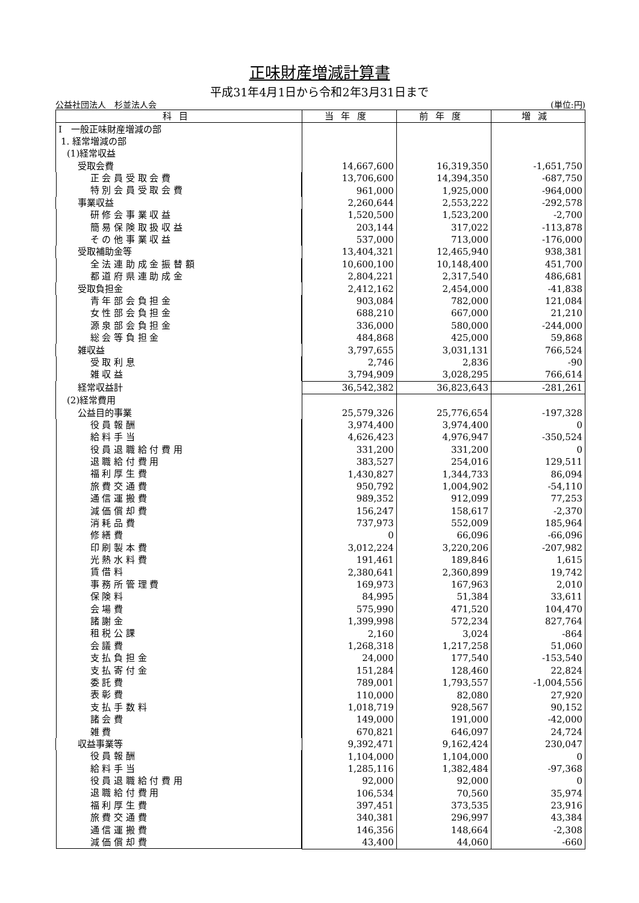正味財産増減計算書
平成31年4月1日から令和2年3月31日まで
公益社団法人　杉並法人会 (単位:円)
| 科目 | 当年度 | 前年度 | 増減 |
| --- | --- | --- | --- |
| Ⅰ 一般正味財産増減の部 | | | |
| 1. 経常増減の部 | | | |
| (1)経常収益 | | | |
| 受取会費 | 14,667,600 | 16,319,350 | -1,651,750 |
| 正 会 員 受 取 会 費 | 13,706,600 | 14,394,350 | -687,750 |
| 特 別 会 員 受 取 会 費 | 961,000 | 1,925,000 | -964,000 |
| 事業収益 | 2,260,644 | 2,553,222 | -292,578 |
| 研 修 会 事 業 収 益 | 1,520,500 | 1,523,200 | -2,700 |
| 簡 易 保 険 取 扱 収 益 | 203,144 | 317,022 | -113,878 |
| そ の 他 事 業 収 益 | 537,000 | 713,000 | -176,000 |
| 受取補助金等 | 13,404,321 | 12,465,940 | 938,381 |
| 全 法 連 助 成 金 振 替 額 | 10,600,100 | 10,148,400 | 451,700 |
| 都 道 府 県 連 助 成 金 | 2,804,221 | 2,317,540 | 486,681 |
| 受取負担金 | 2,412,162 | 2,454,000 | -41,838 |
| 青 年 部 会 負 担 金 | 903,084 | 782,000 | 121,084 |
| 女 性 部 会 負 担 金 | 688,210 | 667,000 | 21,210 |
| 源 泉 部 会 負 担 金 | 336,000 | 580,000 | -244,000 |
| 総 会 等 負 担 金 | 484,868 | 425,000 | 59,868 |
| 雑収益 | 3,797,655 | 3,031,131 | 766,524 |
| 受 取 利 息 | 2,746 | 2,836 | -90 |
| 雑 収 益 | 3,794,909 | 3,028,295 | 766,614 |
| 経常収益計 | 36,542,382 | 36,823,643 | -281,261 |
| (2)経常費用 | | | |
| 公益目的事業 | 25,579,326 | 25,776,654 | -197,328 |
| 役 員 報 酬 | 3,974,400 | 3,974,400 | 0 |
| 給 料 手 当 | 4,626,423 | 4,976,947 | -350,524 |
| 役 員 退 職 給 付 費 用 | 331,200 | 331,200 | 0 |
| 退 職 給 付 費 用 | 383,527 | 254,016 | 129,511 |
| 福 利 厚 生 費 | 1,430,827 | 1,344,733 | 86,094 |
| 旅 費 交 通 費 | 950,792 | 1,004,902 | -54,110 |
| 通 信 運 搬 費 | 989,352 | 912,099 | 77,253 |
| 減 価 償 却 費 | 156,247 | 158,617 | -2,370 |
| 消 耗 品 費 | 737,973 | 552,009 | 185,964 |
| 修 繕 費 | 0 | 66,096 | -66,096 |
| 印 刷 製 本 費 | 3,012,224 | 3,220,206 | -207,982 |
| 光 熱 水 料 費 | 191,461 | 189,846 | 1,615 |
| 賃 借 料 | 2,380,641 | 2,360,899 | 19,742 |
| 事 務 所 管 理 費 | 169,973 | 167,963 | 2,010 |
| 保 険 料 | 84,995 | 51,384 | 33,611 |
| 会 場 費 | 575,990 | 471,520 | 104,470 |
| 諸 謝 金 | 1,399,998 | 572,234 | 827,764 |
| 租 税 公 課 | 2,160 | 3,024 | -864 |
| 会 議 費 | 1,268,318 | 1,217,258 | 51,060 |
| 支 払 負 担 金 | 24,000 | 177,540 | -153,540 |
| 支 払 寄 付 金 | 151,284 | 128,460 | 22,824 |
| 委 託 費 | 789,001 | 1,793,557 | -1,004,556 |
| 表 彰 費 | 110,000 | 82,080 | 27,920 |
| 支 払 手 数 料 | 1,018,719 | 928,567 | 90,152 |
| 諸 会 費 | 149,000 | 191,000 | -42,000 |
| 雑 費 | 670,821 | 646,097 | 24,724 |
| 収益事業等 | 9,392,471 | 9,162,424 | 230,047 |
| 役 員 報 酬 | 1,104,000 | 1,104,000 | 0 |
| 給 料 手 当 | 1,285,116 | 1,382,484 | -97,368 |
| 役 員 退 職 給 付 費 用 | 92,000 | 92,000 | 0 |
| 退 職 給 付 費 用 | 106,534 | 70,560 | 35,974 |
| 福 利 厚 生 費 | 397,451 | 373,535 | 23,916 |
| 旅 費 交 通 費 | 340,381 | 296,997 | 43,384 |
| 通 信 運 搬 費 | 146,356 | 148,664 | -2,308 |
| 減 価 償 却 費 | 43,400 | 44,060 | -660 |